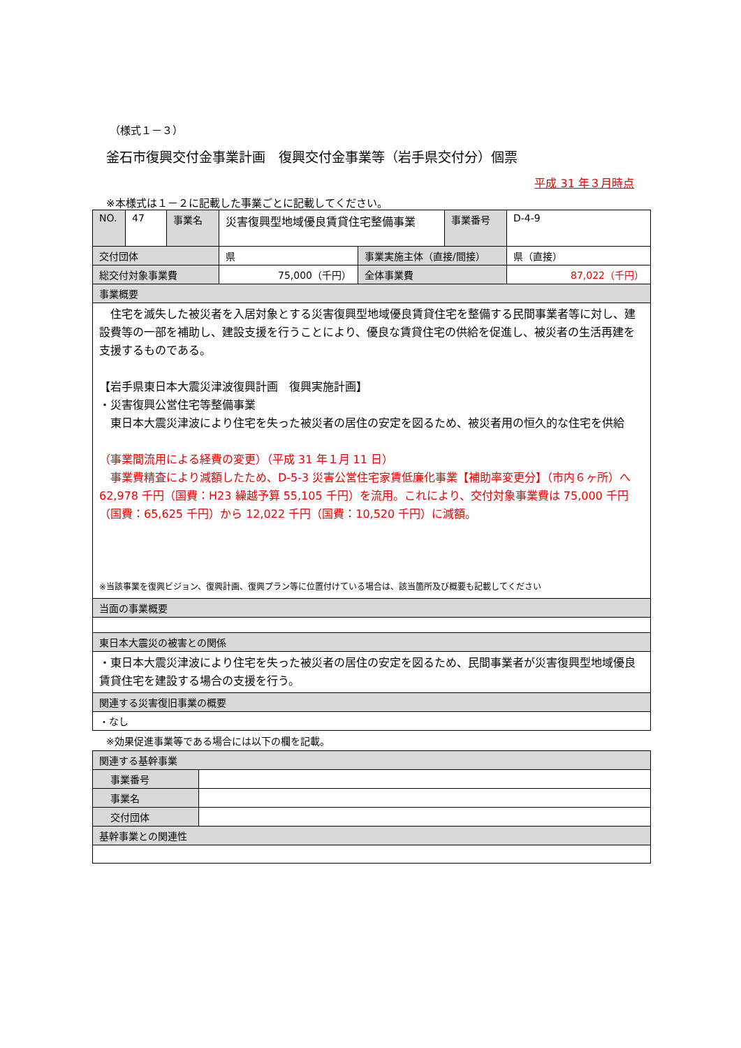（様式１－３）
釜石市復興交付金事業計画　復興交付金事業等（岩手県交付分）個票
平成 31 年３月時点
※本様式は１－２に記載した事業ごとに記載してください。
| NO. | 47 | 事業名 | 災害復興型地域優良賃貸住宅整備事業 | | 事業番号 | D-4-9 |
| 交付団体 | | | 県 | 事業実施主体（直接/間接） | | 県（直接） |
| 総交付対象事業費 | | | 75,000（千円） | 全体事業費 | | 87,022（千円） |
| 事業概要 | | | | | | |
| 住宅を滅失した被災者を入居対象とする災害復興型地域優良賃貸住宅を整備する民間事業者等に対し、建設費等の一部を補助し、建設支援を行うことにより、優良な賃貸住宅の供給を促進し、被災者の生活再建を支援するものである。 【岩手県東日本大震災津波復興計画 復興実施計画】 ・災害復興公営住宅等整備事業 東日本大震災津波により住宅を失った被災者の居住の安定を図るため、被災者用の恒久的な住宅を供給 （事業間流用による経費の変更）（平成 31 年１月 11 日） 事業費精査により減額したため、D-5-3 災害公営住宅家賃低廉化事業【補助率変更分】（市内６ヶ所）へ 62,978 千円（国費：H23 繰越予算 55,105 千円）を流用。これにより、交付対象事業費は 75,000 千円（国費：65,625 千円）から 12,022 千円（国費：10,520 千円）に減額。 ※当該事業を復興ビジョン、復興計画、復興プラン等に位置付けている場合は、該当箇所及び概要も記載してください | | | | | | |
| 当面の事業概要 | | | | | | |
| 東日本大震災の被害との関係 | | | | | | |
| ・東日本大震災津波により住宅を失った被災者の居住の安定を図るため、民間事業者が災害復興型地域優良賃貸住宅を建設する場合の支援を行う。 | | | | | | |
| 関連する災害復旧事業の概要 | | | | | | |
| ・なし | | | | | | |
※効果促進事業等である場合には以下の欄を記載。
| 関連する基幹事業 | |
| 事業番号 | |
| 事業名 | |
| 交付団体 | |
| 基幹事業との関連性 | |